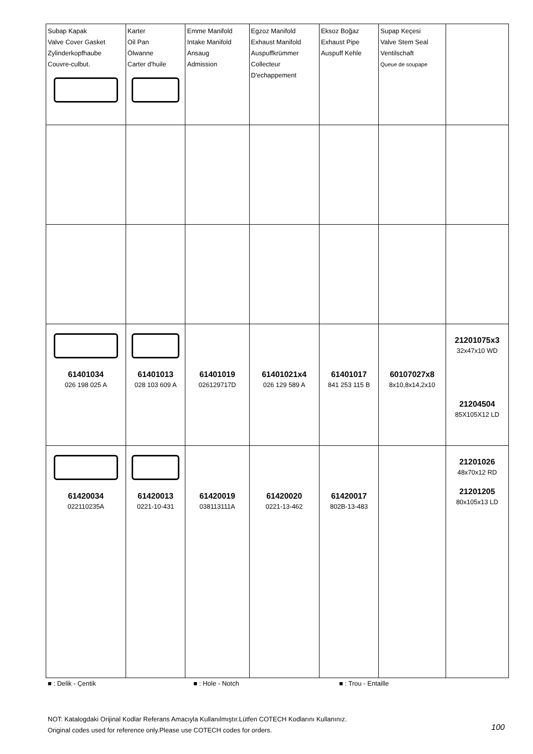| Subap Kapak Valve Cover Gasket Zylinderkopfhaube Couvre-culbut. | Karter Oil Pan Ölwanne Carter d'huile | Emme Manifold Intake Manifold Ansaug Admission | Egzoz Manifold Exhaust Manifold Auspuffkrümmer Collecteur D'echappement | Eksoz Boğaz Exhaust Pipe Auspuff Kehle | Supap Keçesi Valve Stem Seal Ventilschaft Queue de soupape | |
| 61401034 026 198 025 A | 61401013 028 103 609 A | 61401019 026129717D | 61401021x4 026 129 589 A | 61401017 841 253 115 B | 60107027x8 8x10,8x14,2x10 | 21201075x3 32x47x10 WD 21204504 85X105X12 LD |
| 61420034 022110235A | 61420013 0221-10-431 | 61420019 038113111A | 61420020 0221-13-462 | 61420017 802B-13-483 | | 21201026 48x70x12 RD 21201205 80x105x13 LD |
■ : Delik - Çentik ■ : Hole - Notch ■ : Trou - Entaille
NOT: Katalogdaki Orijinal Kodlar Referans Amacıyla Kullanılmıştır.Lütfen COTECH Kodlarını Kullanınız.
Original codes used for reference only.Please use COTECH codes for orders.
100